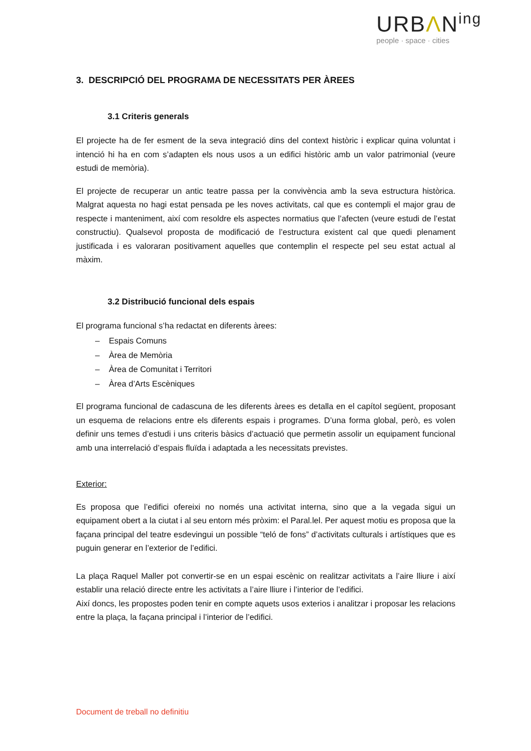URBΛN<sup>ing</sup>
people · space · cities
3. DESCRIPCIÓ DEL PROGRAMA DE NECESSITATS PER ÀREES
3.1 Criteris generals
El projecte ha de fer esment de la seva integració dins del context històric i explicar quina voluntat i intenció hi ha en com s’adapten els nous usos a un edifici històric amb un valor patrimonial (veure estudi de memòria).
El projecte de recuperar un antic teatre passa per la convivència amb la seva estructura històrica. Malgrat aquesta no hagi estat pensada pe les noves activitats, cal que es contempli el major grau de respecte i manteniment, així com resoldre els aspectes normatius que l’afecten (veure estudi de l’estat constructiu). Qualsevol proposta de modificació de l’estructura existent cal que quedi plenament justificada i es valoraran positivament aquelles que contemplin el respecte pel seu estat actual al màxim.
3.2 Distribució funcional dels espais
El programa funcional s’ha redactat en diferents àrees:
– Espais Comuns
– Àrea de Memòria
– Àrea de Comunitat i Territori
– Àrea d’Arts Escèniques
El programa funcional de cadascuna de les diferents àrees es detalla en el capítol següent, proposant un esquema de relacions entre els diferents espais i programes. D’una forma global, però, es volen definir uns temes d’estudi i uns criteris bàsics d’actuació que permetin assolir un equipament funcional amb una interrelació d’espais fluïda i adaptada a les necessitats previstes.
Exterior:
Es proposa que l’edifici ofereixi no només una activitat interna, sino que a la vegada sigui un equipament obert a la ciutat i al seu entorn més pròxim: el Paral.lel. Per aquest motiu es proposa que la façana principal del teatre esdevingui un possible “teló de fons” d’activitats culturals i artístiques que es puguin generar en l’exterior de l’edifici.
La plaça Raquel Maller pot convertir-se en un espai escènic on realitzar activitats a l’aire lliure i així establir una relació directe entre les activitats a l’aire lliure i l’interior de l’edifici.
Així doncs, les propostes poden tenir en compte aquets usos exterios i analitzar i proposar les relacions entre la plaça, la façana principal i l’interior de l’edifici.
Document de treball no definitiu